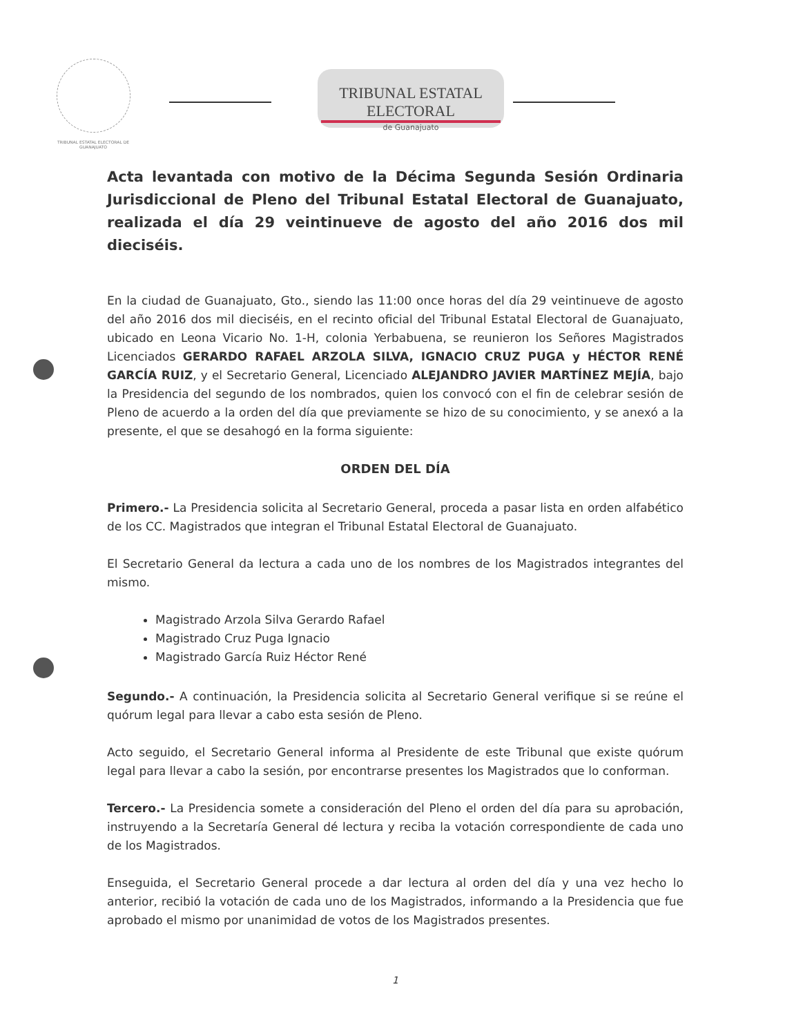TRIBUNAL ESTATAL ELECTORAL DE GUANAJUATO
TRIBUNAL ESTATAL ELECTORAL
de Guanajuato
Acta levantada con motivo de la Décima Segunda Sesión Ordinaria Jurisdiccional de Pleno del Tribunal Estatal Electoral de Guanajuato, realizada el día 29 veintinueve de agosto del año 2016 dos mil dieciséis.
En la ciudad de Guanajuato, Gto., siendo las 11:00 once horas del día 29 veintinueve de agosto del año 2016 dos mil dieciséis, en el recinto oficial del Tribunal Estatal Electoral de Guanajuato, ubicado en Leona Vicario No. 1-H, colonia Yerbabuena, se reunieron los Señores Magistrados Licenciados GERARDO RAFAEL ARZOLA SILVA, IGNACIO CRUZ PUGA y HÉCTOR RENÉ GARCÍA RUIZ, y el Secretario General, Licenciado ALEJANDRO JAVIER MARTÍNEZ MEJÍA, bajo la Presidencia del segundo de los nombrados, quien los convocó con el fin de celebrar sesión de Pleno de acuerdo a la orden del día que previamente se hizo de su conocimiento, y se anexó a la presente, el que se desahogó en la forma siguiente:
ORDEN DEL DÍA
Primero.- La Presidencia solicita al Secretario General, proceda a pasar lista en orden alfabético de los CC. Magistrados que integran el Tribunal Estatal Electoral de Guanajuato.
El Secretario General da lectura a cada uno de los nombres de los Magistrados integrantes del mismo.
Magistrado Arzola Silva Gerardo Rafael
Magistrado Cruz Puga Ignacio
Magistrado García Ruiz Héctor René
Segundo.- A continuación, la Presidencia solicita al Secretario General verifique si se reúne el quórum legal para llevar a cabo esta sesión de Pleno.
Acto seguido, el Secretario General informa al Presidente de este Tribunal que existe quórum legal para llevar a cabo la sesión, por encontrarse presentes los Magistrados que lo conforman.
Tercero.- La Presidencia somete a consideración del Pleno el orden del día para su aprobación, instruyendo a la Secretaría General dé lectura y reciba la votación correspondiente de cada uno de los Magistrados.
Enseguida, el Secretario General procede a dar lectura al orden del día y una vez hecho lo anterior, recibió la votación de cada uno de los Magistrados, informando a la Presidencia que fue aprobado el mismo por unanimidad de votos de los Magistrados presentes.
1